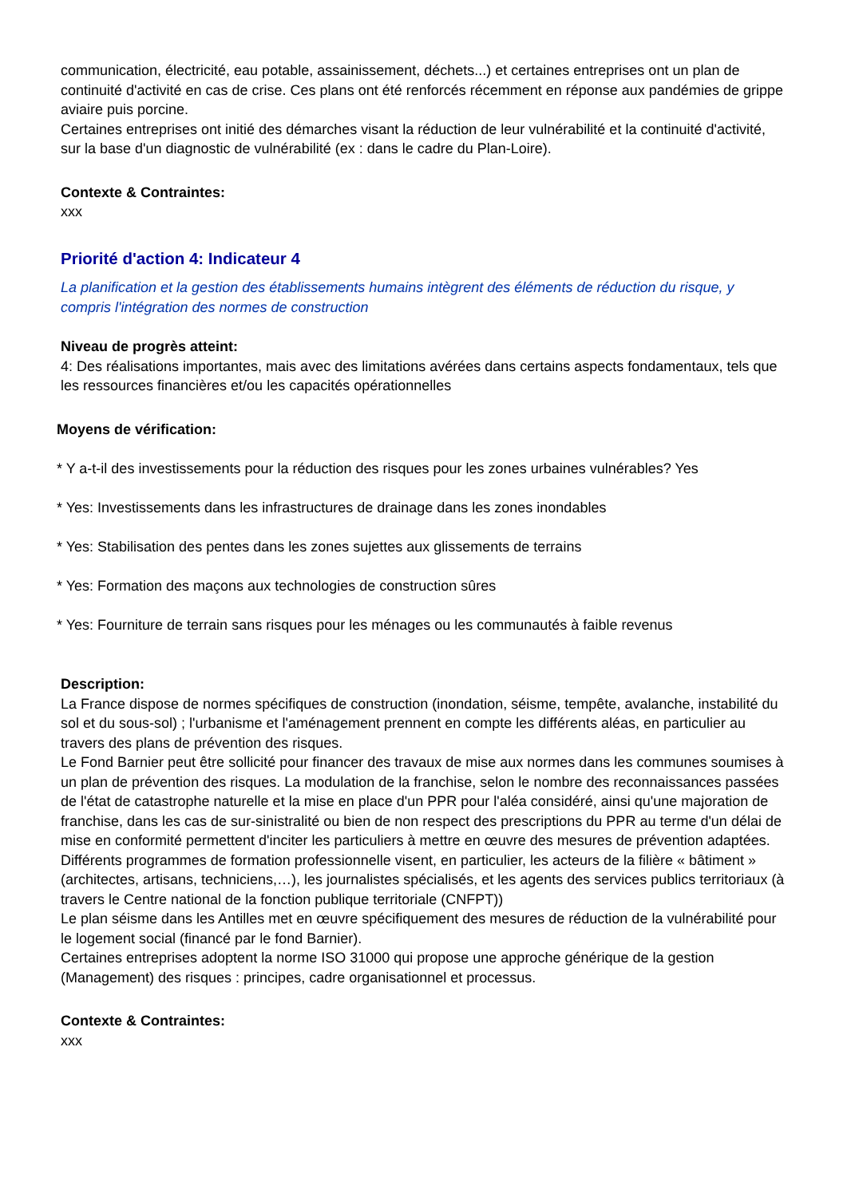communication, électricité, eau potable, assainissement, déchets...) et certaines entreprises ont un plan de continuité d'activité en cas de crise. Ces plans ont été renforcés récemment en réponse aux pandémies de grippe aviaire puis porcine.
Certaines entreprises ont initié des démarches visant la réduction de leur vulnérabilité et la continuité d'activité, sur la base d'un diagnostic de vulnérabilité (ex : dans le cadre du Plan-Loire).
Contexte & Contraintes:
xxx
Priorité d'action 4: Indicateur 4
La planification et la gestion des établissements humains intègrent des éléments de réduction du risque, y compris l'intégration des normes de construction
Niveau de progrès atteint:
4: Des réalisations importantes, mais avec des limitations avérées dans certains aspects fondamentaux, tels que les ressources financières et/ou les capacités opérationnelles
Moyens de vérification:
* Y a-t-il des investissements pour la réduction des risques pour les zones urbaines vulnérables? Yes
* Yes: Investissements dans les infrastructures de drainage dans les zones inondables
* Yes: Stabilisation des pentes dans les zones sujettes aux glissements de terrains
* Yes: Formation des maçons aux technologies de construction sûres
* Yes: Fourniture de terrain sans risques pour les ménages ou les communautés à faible revenus
Description:
La France dispose de normes spécifiques de construction (inondation, séisme, tempête, avalanche, instabilité du sol et du sous-sol) ; l'urbanisme et l'aménagement prennent en compte les différents aléas, en particulier au travers des plans de prévention des risques.
Le Fond Barnier peut être sollicité pour financer des travaux de mise aux normes dans les communes soumises à un plan de prévention des risques. La modulation de la franchise, selon le nombre des reconnaissances passées de l'état de catastrophe naturelle et la mise en place d'un PPR pour l'aléa considéré, ainsi qu'une majoration de franchise, dans les cas de sur-sinistralité ou bien de non respect des prescriptions du PPR au terme d'un délai de mise en conformité permettent d'inciter les particuliers à mettre en œuvre des mesures de prévention adaptées.
Différents programmes de formation professionnelle visent, en particulier, les acteurs de la filière « bâtiment » (architectes, artisans, techniciens,…), les journalistes spécialisés, et les agents des services publics territoriaux (à travers le Centre national de la fonction publique territoriale (CNFPT))
Le plan séisme dans les Antilles met en œuvre spécifiquement des mesures de réduction de la vulnérabilité pour le logement social (financé par le fond Barnier).
Certaines entreprises adoptent la norme ISO 31000 qui propose une approche générique de la gestion (Management) des risques : principes, cadre organisationnel et processus.
Contexte & Contraintes:
xxx